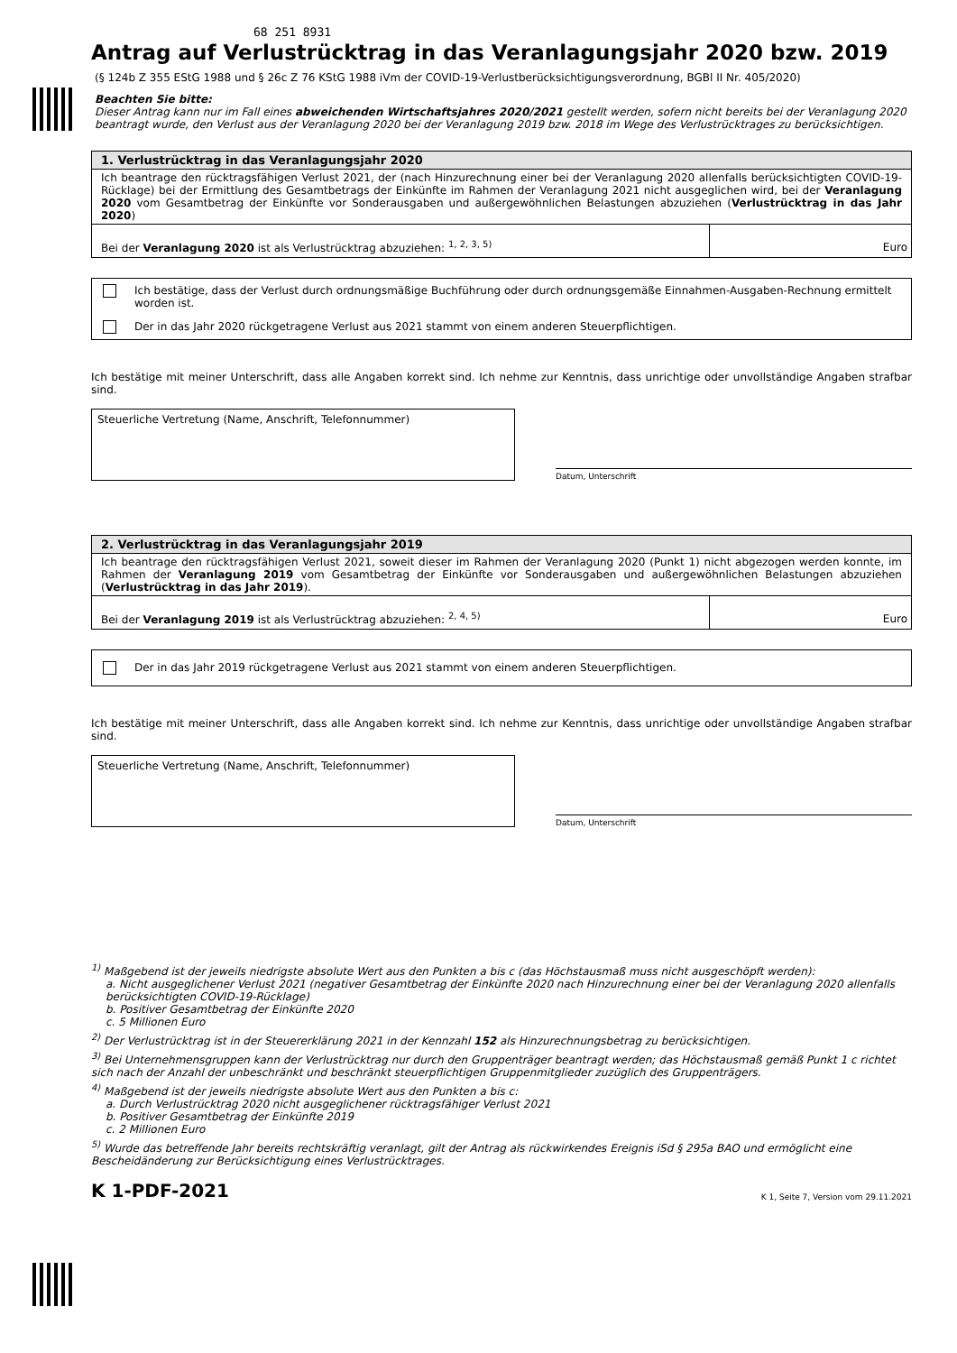68 251 8931
Antrag auf Verlustrücktrag in das Veranlagungsjahr 2020 bzw. 2019
(§ 124b Z 355 EStG 1988 und § 26c Z 76 KStG 1988 iVm der COVID-19-Verlustberücksichtigungsverordnung, BGBl II Nr. 405/2020)
Beachten Sie bitte:
Dieser Antrag kann nur im Fall eines abweichenden Wirtschaftsjahres 2020/2021 gestellt werden, sofern nicht bereits bei der Veranlagung 2020 beantragt wurde, den Verlust aus der Veranlagung 2020 bei der Veranlagung 2019 bzw. 2018 im Wege des Verlustrücktrages zu berücksichtigen.
1. Verlustrücktrag in das Veranlagungsjahr 2020
Ich beantrage den rücktragsfähigen Verlust 2021, der (nach Hinzurechnung einer bei der Veranlagung 2020 allenfalls berücksichtigten COVID-19-Rücklage) bei der Ermittlung des Gesamtbetrags der Einkünfte im Rahmen der Veranlagung 2021 nicht ausgeglichen wird, bei der Veranlagung 2020 vom Gesamtbetrag der Einkünfte vor Sonderausgaben und außergewöhnlichen Belastungen abzuziehen (Verlustrücktrag in das Jahr 2020)
Bei der Veranlagung 2020 ist als Verlustrücktrag abzuziehen: <sup>1, 2, 3, 5)</sup>
Euro
Ich bestätige, dass der Verlust durch ordnungsmäßige Buchführung oder durch ordnungsgemäße Einnahmen-Ausgaben-Rechnung ermittelt worden ist.
Der in das Jahr 2020 rückgetragene Verlust aus 2021 stammt von einem anderen Steuerpflichtigen.
Ich bestätige mit meiner Unterschrift, dass alle Angaben korrekt sind. Ich nehme zur Kenntnis, dass unrichtige oder unvollständige Angaben strafbar sind.
Steuerliche Vertretung (Name, Anschrift, Telefonnummer)
Datum, Unterschrift
2. Verlustrücktrag in das Veranlagungsjahr 2019
Ich beantrage den rücktragsfähigen Verlust 2021, soweit dieser im Rahmen der Veranlagung 2020 (Punkt 1) nicht abgezogen werden konnte, im Rahmen der Veranlagung 2019 vom Gesamtbetrag der Einkünfte vor Sonderausgaben und außergewöhnlichen Belastungen abzuziehen (Verlustrücktrag in das Jahr 2019).
Bei der Veranlagung 2019 ist als Verlustrücktrag abzuziehen: <sup>2, 4, 5)</sup>
Euro
Der in das Jahr 2019 rückgetragene Verlust aus 2021 stammt von einem anderen Steuerpflichtigen.
Ich bestätige mit meiner Unterschrift, dass alle Angaben korrekt sind. Ich nehme zur Kenntnis, dass unrichtige oder unvollständige Angaben strafbar sind.
Steuerliche Vertretung (Name, Anschrift, Telefonnummer)
Datum, Unterschrift
<sup>1)</sup> Maßgebend ist der jeweils niedrigste absolute Wert aus den Punkten a bis c (das Höchstausmaß muss nicht ausgeschöpft werden):
a. Nicht ausgeglichener Verlust 2021 (negativer Gesamtbetrag der Einkünfte 2020 nach Hinzurechnung einer bei der Veranlagung 2020 allenfalls berücksichtigten COVID-19-Rücklage)
b. Positiver Gesamtbetrag der Einkünfte 2020
c. 5 Millionen Euro
<sup>2)</sup> Der Verlustrücktrag ist in der Steuererklärung 2021 in der Kennzahl 152 als Hinzurechnungsbetrag zu berücksichtigen.
<sup>3)</sup> Bei Unternehmensgruppen kann der Verlustrücktrag nur durch den Gruppenträger beantragt werden; das Höchstausmaß gemäß Punkt 1 c richtet sich nach der Anzahl der unbeschränkt und beschränkt steuerpflichtigen Gruppenmitglieder zuzüglich des Gruppenträgers.
<sup>4)</sup> Maßgebend ist der jeweils niedrigste absolute Wert aus den Punkten a bis c:
a. Durch Verlustrücktrag 2020 nicht ausgeglichener rücktragsfähiger Verlust 2021
b. Positiver Gesamtbetrag der Einkünfte 2019
c. 2 Millionen Euro
<sup>5)</sup> Wurde das betreffende Jahr bereits rechtskräftig veranlagt, gilt der Antrag als rückwirkendes Ereignis iSd § 295a BAO und ermöglicht eine Bescheidänderung zur Berücksichtigung eines Verlustrücktrages.
K 1-PDF-2021 K 1, Seite 7, Version vom 29.11.2021